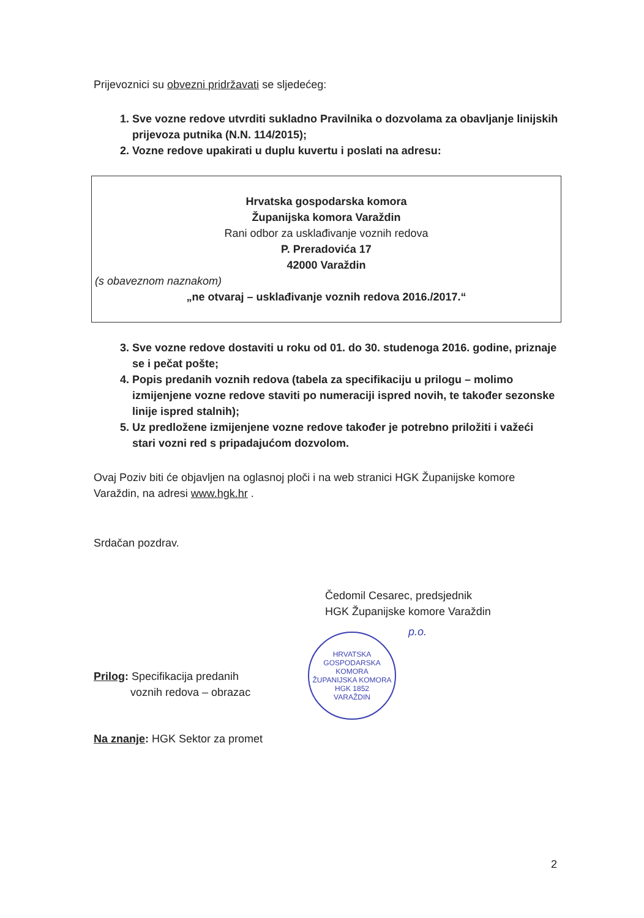Prijevoznici su obvezni pridržavati se sljedećeg:
1. Sve vozne redove utvrditi sukladno Pravilnika o dozvolama za obavljanje linijskih prijevoza putnika (N.N. 114/2015);
2. Vozne redove upakirati u duplu kuvertu i poslati na adresu:
Hrvatska gospodarska komora
Županijska komora Varaždin
Rani odbor za usklađivanje voznih redova
P. Preradovića 17
42000 Varaždin
(s obaveznom naznakom)
„ne otvaraj – usklađivanje voznih redova 2016./2017.“
3. Sve vozne redove dostaviti u roku od 01. do 30. studenoga 2016. godine, priznaje se i pečat pošte;
4. Popis predanih voznih redova (tabela za specifikaciju u prilogu – molimo izmijenjene vozne redove staviti po numeraciji ispred novih, te također sezonske linije ispred stalnih);
5. Uz predložene izmijenjene vozne redove također je potrebno priložiti i važeći stari vozni red s pripadajućom dozvolom.
Ovaj Poziv biti će objavljen na oglasnoj ploči i na web stranici HGK Županijske komore Varaždin, na adresi www.hgk.hr .
Srdačan pozdrav.
Čedomil Cesarec, predsjednik
HGK Županijske komore Varaždin
Prilog: Specifikacija predanih
voznih redova – obrazac
Na znanje: HGK Sektor za promet
HRVATSKA GOSPODARSKA KOMORA
ŽUPANIJSKA KOMORA
HGK 1852
VARAŽDIN
p.o.
2